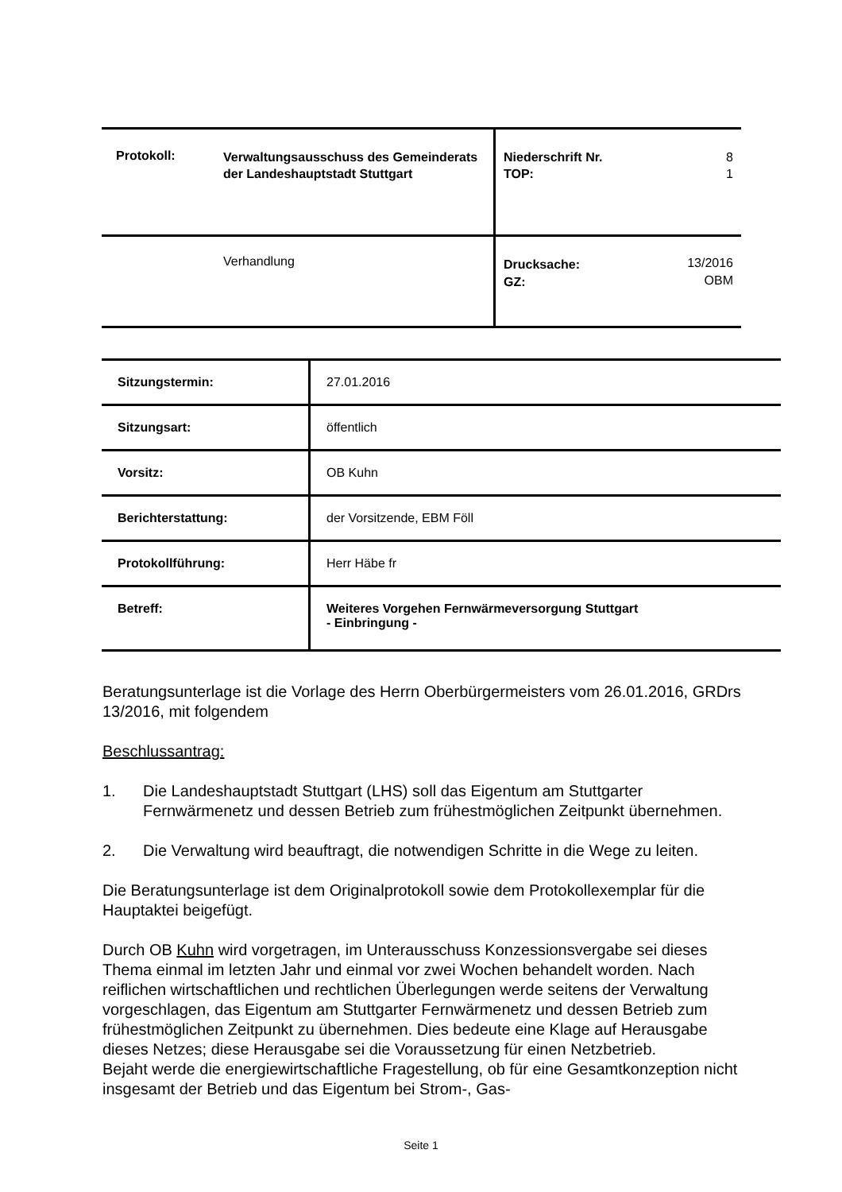| | Protokoll: | Verwaltungsausschuss des Gemeinderats der Landeshauptstadt Stuttgart | Niederschrift Nr. TOP: | 8 1 |
| | | Verhandlung | Drucksache: GZ: | 13/2016 OBM |
| Sitzungstermin: | 27.01.2016 |
| Sitzungsart: | öffentlich |
| Vorsitz: | OB Kuhn |
| Berichterstattung: | der Vorsitzende, EBM Föll |
| Protokollführung: | Herr Häbe fr |
| Betreff: | Weiteres Vorgehen Fernwärmeversorgung Stuttgart - Einbringung - |
Beratungsunterlage ist die Vorlage des Herrn Oberbürgermeisters vom 26.01.2016, GRDrs 13/2016, mit folgendem
Beschlussantrag:
1. Die Landeshauptstadt Stuttgart (LHS) soll das Eigentum am Stuttgarter Fernwärmenetz und dessen Betrieb zum frühestmöglichen Zeitpunkt übernehmen.
2. Die Verwaltung wird beauftragt, die notwendigen Schritte in die Wege zu leiten.
Die Beratungsunterlage ist dem Originalprotokoll sowie dem Protokollexemplar für die Hauptaktei beigefügt.
Durch OB Kuhn wird vorgetragen, im Unterausschuss Konzessionsvergabe sei dieses Thema einmal im letzten Jahr und einmal vor zwei Wochen behandelt worden. Nach reiflichen wirtschaftlichen und rechtlichen Überlegungen werde seitens der Verwaltung vorgeschlagen, das Eigentum am Stuttgarter Fernwärmenetz und dessen Betrieb zum frühestmöglichen Zeitpunkt zu übernehmen. Dies bedeute eine Klage auf Herausgabe dieses Netzes; diese Herausgabe sei die Voraussetzung für einen Netzbetrieb.
Bejaht werde die energiewirtschaftliche Fragestellung, ob für eine Gesamtkonzeption nicht insgesamt der Betrieb und das Eigentum bei Strom-, Gas-
Seite 1